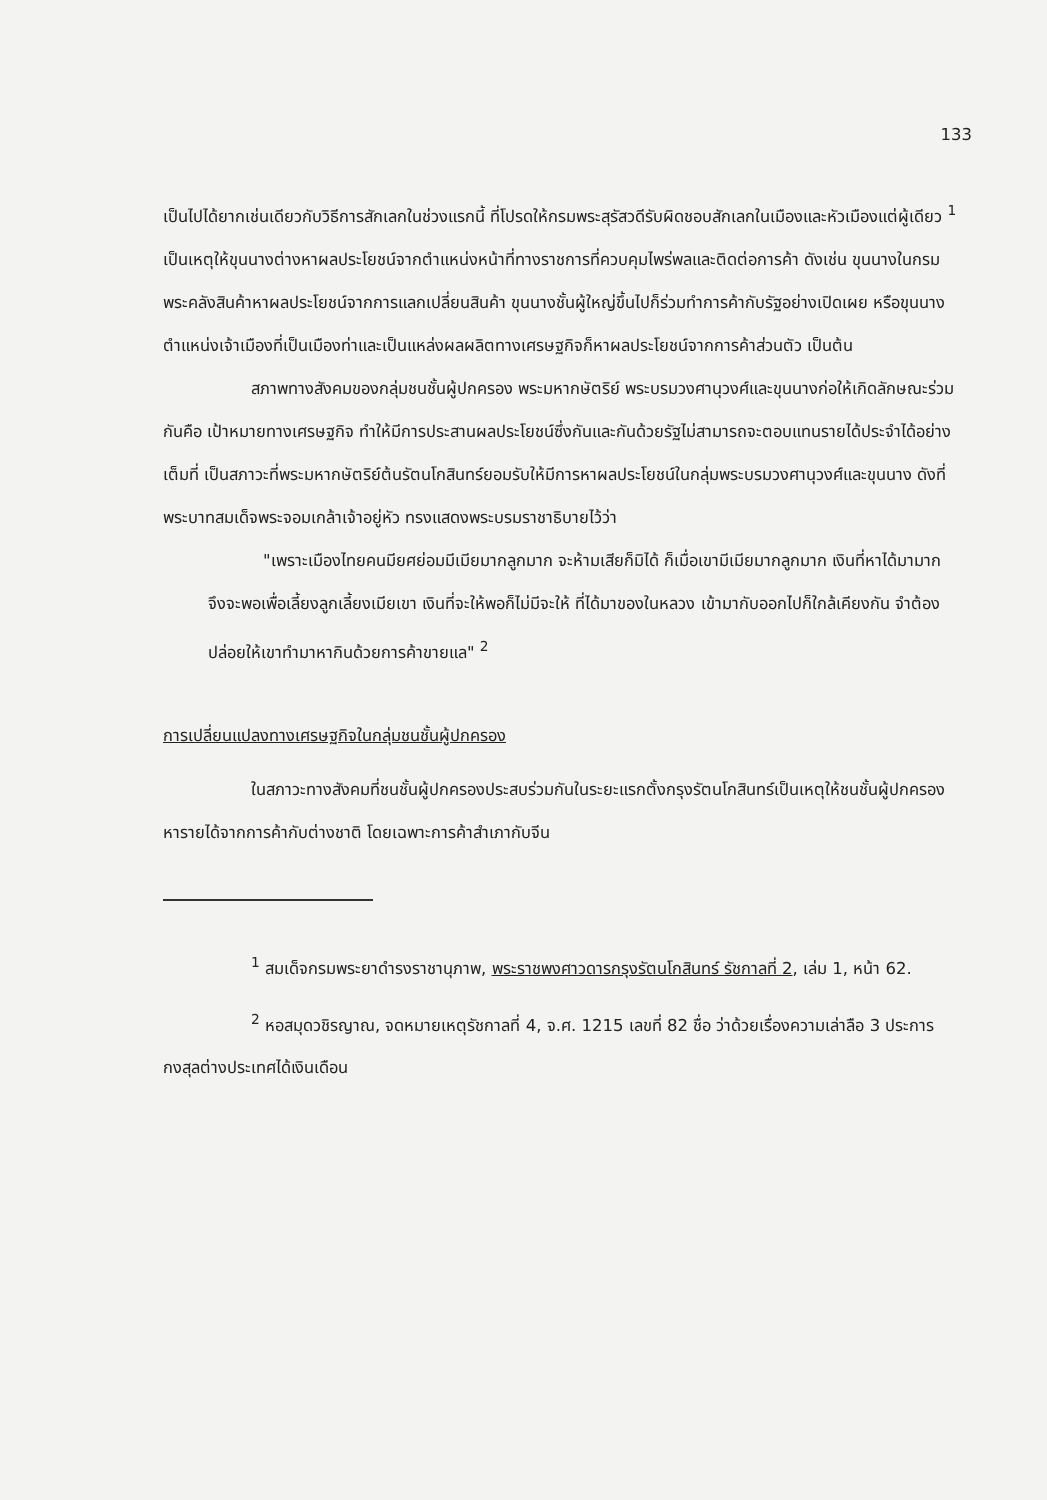133
เป็นไปได้ยากเช่นเดียวกับวิธีการสักเลกในช่วงแรกนี้ ที่โปรดให้กรมพระสุรัสวดีรับผิดชอบสักเลกในเมืองและหัวเมืองแต่ผู้เดียว <sup>1</sup> เป็นเหตุให้ขุนนางต่างหาผลประโยชน์จากตำแหน่งหน้าที่ทางราชการที่ควบคุมไพร่พลและติดต่อการค้า ดังเช่น ขุนนางในกรมพระคลังสินค้าหาผลประโยชน์จากการแลกเปลี่ยนสินค้า ขุนนางชั้นผู้ใหญ่ขึ้นไปก็ร่วมทำการค้ากับรัฐอย่างเปิดเผย หรือขุนนางตำแหน่งเจ้าเมืองที่เป็นเมืองท่าและเป็นแหล่งผลผลิตทางเศรษฐกิจก็หาผลประโยชน์จากการค้าส่วนตัว เป็นต้น
สภาพทางสังคมของกลุ่มชนชั้นผู้ปกครอง พระมหากษัตริย์ พระบรมวงศานุวงศ์และขุนนางก่อให้เกิดลักษณะร่วมกันคือ เป้าหมายทางเศรษฐกิจ ทำให้มีการประสานผลประโยชน์ซึ่งกันและกันด้วยรัฐไม่สามารถจะตอบแทนรายได้ประจำได้อย่างเต็มที่ เป็นสภาวะที่พระมหากษัตริย์ต้นรัตนโกสินทร์ยอมรับให้มีการหาผลประโยชน์ในกลุ่มพระบรมวงศานุวงศ์และขุนนาง ดังที่พระบาทสมเด็จพระจอมเกล้าเจ้าอยู่หัว ทรงแสดงพระบรมราชาธิบายไว้ว่า
"เพราะเมืองไทยคนมียศย่อมมีเมียมากลูกมาก จะห้ามเสียก็มิได้ ก็เมื่อเขามีเมียมากลูกมาก เงินที่หาได้มามากจึงจะพอเพื่อเลี้ยงลูกเลี้ยงเมียเขา เงินที่จะให้พอก็ไม่มีจะให้ ที่ได้มาของในหลวง เข้ามากับออกไปก็ใกล้เคียงกัน จำต้องปล่อยให้เขาทำมาหากินด้วยการค้าขายแล" <sup>2</sup>
การเปลี่ยนแปลงทางเศรษฐกิจในกลุ่มชนชั้นผู้ปกครอง
ในสภาวะทางสังคมที่ชนชั้นผู้ปกครองประสบร่วมกันในระยะแรกตั้งกรุงรัตนโกสินทร์เป็นเหตุให้ชนชั้นผู้ปกครองหารายได้จากการค้ากับต่างชาติ โดยเฉพาะการค้าสำเภากับจีน
<sup>1</sup> สมเด็จกรมพระยาดำรงราชานุภาพ, พระราชพงศาวดารกรุงรัตนโกสินทร์ รัชกาลที่ 2, เล่ม 1, หน้า 62.
<sup>2</sup> หอสมุดวชิรญาณ, จดหมายเหตุรัชกาลที่ 4, จ.ศ. 1215 เลขที่ 82 ชื่อ ว่าด้วยเรื่องความเล่าลือ 3 ประการ กงสุลต่างประเทศได้เงินเดือน